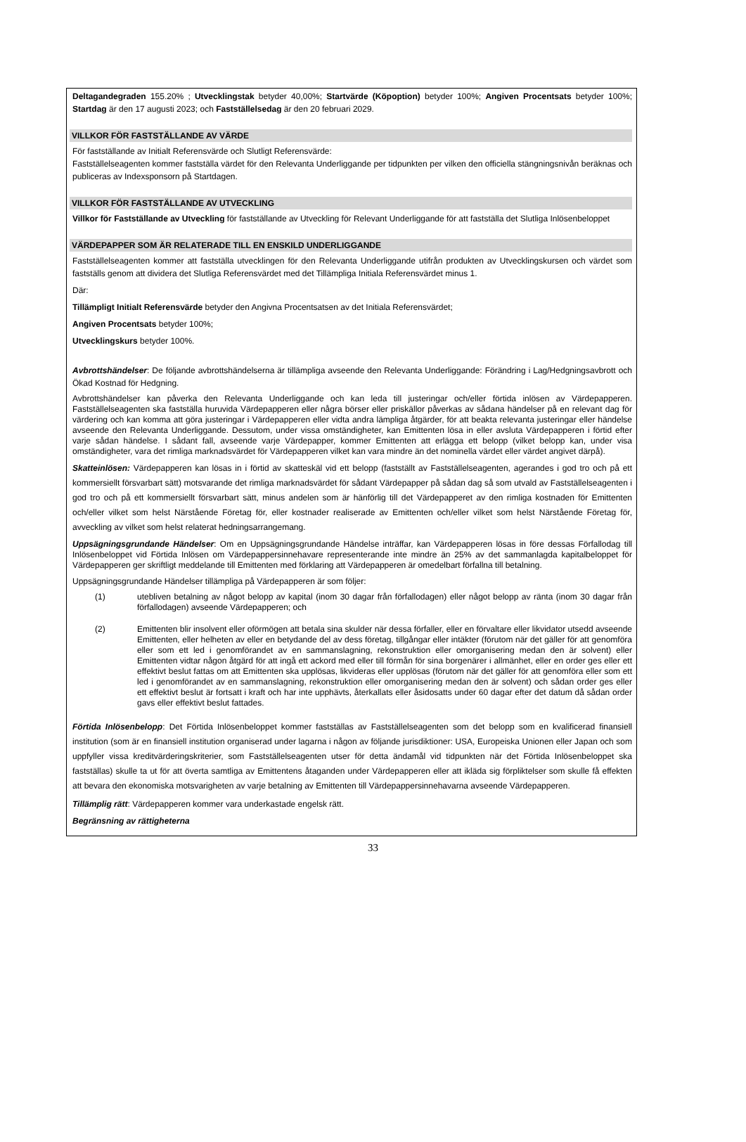Deltagandegraden 155.20% ; Utvecklingstak betyder 40,00%; Startvärde (Köpoption) betyder 100%; Angiven Procentsats betyder 100%; Startdag är den 17 augusti 2023; och Fastställelsedag är den 20 februari 2029.
VILLKOR FÖR FASTSTÄLLANDE AV VÄRDE
För fastställande av Initialt Referensvärde och Slutligt Referensvärde:
Fastställelseagenten kommer fastställa värdet för den Relevanta Underliggande per tidpunkten per vilken den officiella stängningsnivån beräknas och publiceras av Indexsponsorn på Startdagen.
VILLKOR FÖR FASTSTÄLLANDE AV UTVECKLING
Villkor för Fastställande av Utveckling för fastställande av Utveckling för Relevant Underliggande för att fastställa det Slutliga Inlösenbeloppet
VÄRDEPAPPER SOM ÄR RELATERADE TILL EN ENSKILD UNDERLIGGANDE
Fastställelseagenten kommer att fastställa utvecklingen för den Relevanta Underliggande utifrån produkten av Utvecklingskursen och värdet som fastställs genom att dividera det Slutliga Referensvärdet med det Tillämpliga Initiala Referensvärdet minus 1.
Där:
Tillämpligt Initialt Referensvärde betyder den Angivna Procentsatsen av det Initiala Referensvärdet;
Angiven Procentsats betyder 100%;
Utvecklingskurs betyder 100%.
Avbrottshändelser: De följande avbrottshändelserna är tillämpliga avseende den Relevanta Underliggande: Förändring i Lag/Hedgningsavbrott och Ökad Kostnad för Hedgning.
Avbrottshändelser kan påverka den Relevanta Underliggande och kan leda till justeringar och/eller förtida inlösen av Värdepapperen. Fastställelseagenten ska fastställa huruvida Värdepapperen eller några börser eller priskällor påverkas av sådana händelser på en relevant dag för värdering och kan komma att göra justeringar i Värdepapperen eller vidta andra lämpliga åtgärder, för att beakta relevanta justeringar eller händelse avseende den Relevanta Underliggande. Dessutom, under vissa omständigheter, kan Emittenten lösa in eller avsluta Värdepapperen i förtid efter varje sådan händelse. I sådant fall, avseende varje Värdepapper, kommer Emittenten att erlägga ett belopp (vilket belopp kan, under visa omständigheter, vara det rimliga marknadsvärdet för Värdepapperen vilket kan vara mindre än det nominella värdet eller värdet angivet därpå).
Skatteinlösen: Värdepapperen kan lösas in i förtid av skatteskäl vid ett belopp (fastställt av Fastställelseagenten, agerandes i god tro och på ett kommersiellt försvarbart sätt) motsvarande det rimliga marknadsvärdet för sådant Värdepapper på sådan dag så som utvald av Fastställelseagenten i god tro och på ett kommersiellt försvarbart sätt, minus andelen som är hänförlig till det Värdepapperet av den rimliga kostnaden för Emittenten och/eller vilket som helst Närstående Företag för, eller kostnader realiserade av Emittenten och/eller vilket som helst Närstående Företag för, avveckling av vilket som helst relaterat hedningsarrangemang.
Uppsägningsgrundande Händelser: Om en Uppsägningsgrundande Händelse inträffar, kan Värdepapperen lösas in före dessas Förfallodag till Inlösenbeloppet vid Förtida Inlösen om Värdepappersinnehavare representerande inte mindre än 25% av det sammanlagda kapitalbeloppet för Värdepapperen ger skriftligt meddelande till Emittenten med förklaring att Värdepapperen är omedelbart förfallna till betalning.
Uppsägningsgrundande Händelser tillämpliga på Värdepapperen är som följer:
(1)
utebliven betalning av något belopp av kapital (inom 30 dagar från förfallodagen) eller något belopp av ränta (inom 30 dagar från förfallodagen) avseende Värdepapperen; och
(2)
Emittenten blir insolvent eller oförmögen att betala sina skulder när dessa förfaller, eller en förvaltare eller likvidator utsedd avseende Emittenten, eller helheten av eller en betydande del av dess företag, tillgångar eller intäkter (förutom när det gäller för att genomföra eller som ett led i genomförandet av en sammanslagning, rekonstruktion eller omorganisering medan den är solvent) eller Emittenten vidtar någon åtgärd för att ingå ett ackord med eller till förmån för sina borgenärer i allmänhet, eller en order ges eller ett effektivt beslut fattas om att Emittenten ska upplösas, likvideras eller upplösas (förutom när det gäller för att genomföra eller som ett led i genomförandet av en sammanslagning, rekonstruktion eller omorganisering medan den är solvent) och sådan order ges eller ett effektivt beslut är fortsatt i kraft och har inte upphävts, återkallats eller åsidosatts under 60 dagar efter det datum då sådan order gavs eller effektivt beslut fattades.
Förtida Inlösenbelopp: Det Förtida Inlösenbeloppet kommer fastställas av Fastställelseagenten som det belopp som en kvalificerad finansiell institution (som är en finansiell institution organiserad under lagarna i någon av följande jurisdiktioner: USA, Europeiska Unionen eller Japan och som uppfyller vissa kreditvärderingskriterier, som Fastställelseagenten utser för detta ändamål vid tidpunkten när det Förtida Inlösenbeloppet ska fastställas) skulle ta ut för att överta samtliga av Emittentens åtaganden under Värdepapperen eller att ikläda sig förpliktelser som skulle få effekten att bevara den ekonomiska motsvarigheten av varje betalning av Emittenten till Värdepappersinnehavarna avseende Värdepapperen.
Tillämplig rätt: Värdepapperen kommer vara underkastade engelsk rätt.
Begränsning av rättigheterna
33